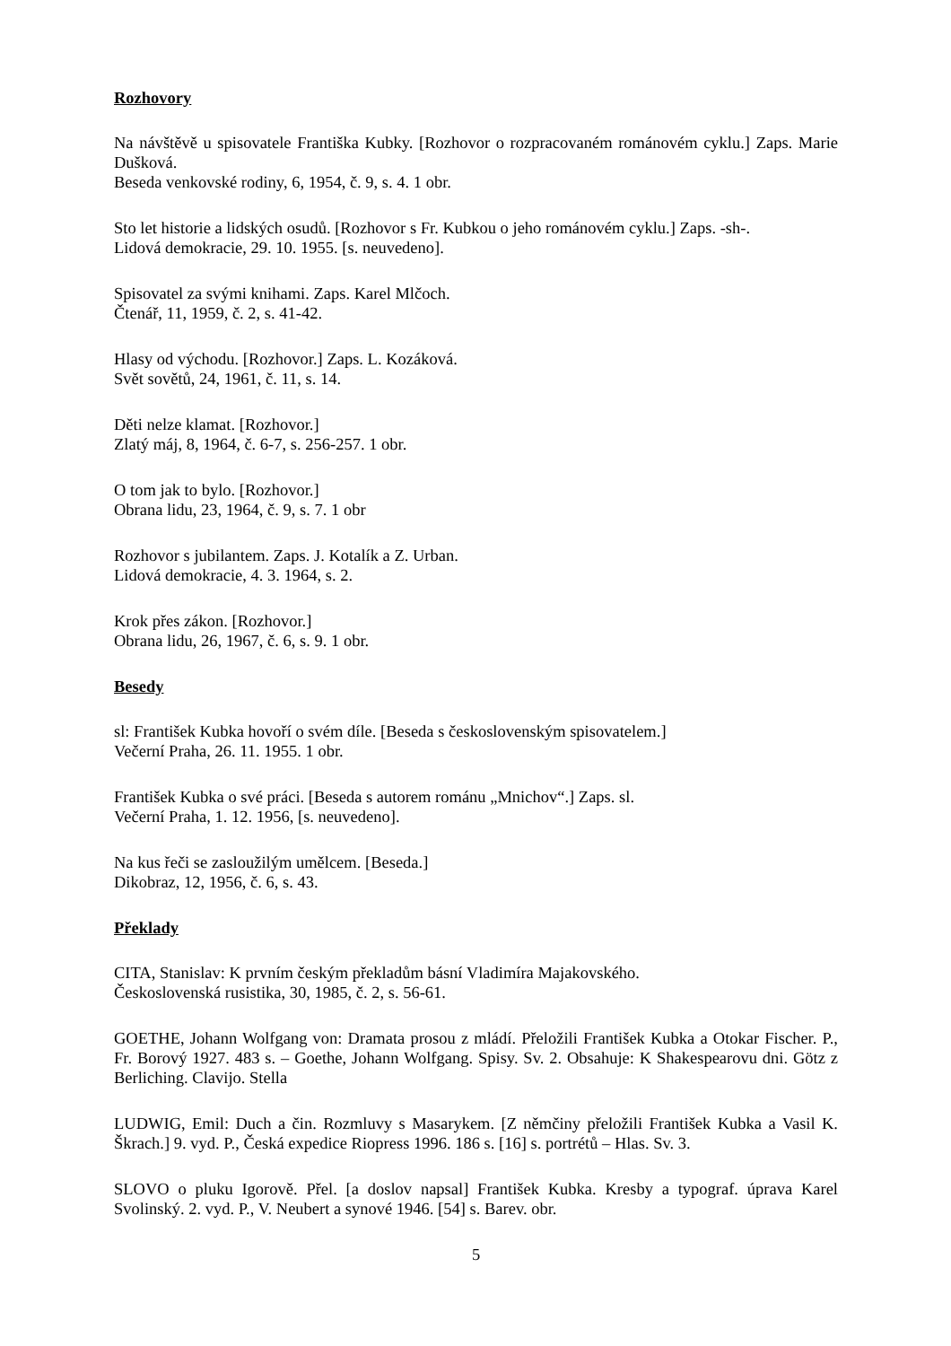Rozhovory
Na návštěvě u spisovatele Františka Kubky. [Rozhovor o rozpracovaném románovém cyklu.] Zaps. Marie Dušková.
Beseda venkovské rodiny, 6, 1954, č. 9, s. 4. 1 obr.
Sto let historie a lidských osudů. [Rozhovor s Fr. Kubkou o jeho románovém cyklu.] Zaps. -sh-.
Lidová demokracie, 29. 10. 1955. [s. neuvedeno].
Spisovatel za svými knihami. Zaps. Karel Mlčoch.
Čtenář, 11, 1959, č. 2, s. 41-42.
Hlasy od východu. [Rozhovor.] Zaps. L. Kozáková.
Svět sovětů, 24, 1961, č. 11, s. 14.
Děti nelze klamat. [Rozhovor.]
Zlatý máj, 8, 1964, č. 6-7, s. 256-257. 1 obr.
O tom jak to bylo. [Rozhovor.]
Obrana lidu, 23, 1964, č. 9, s. 7. 1 obr
Rozhovor s jubilantem. Zaps. J. Kotalík a Z. Urban.
Lidová demokracie, 4. 3. 1964, s. 2.
Krok přes zákon. [Rozhovor.]
Obrana lidu, 26, 1967, č. 6, s. 9. 1 obr.
Besedy
sl: František Kubka hovoří o svém díle. [Beseda s československým spisovatelem.]
Večerní Praha, 26. 11. 1955. 1 obr.
František Kubka o své práci. [Beseda s autorem románu „Mnichov“.] Zaps. sl.
Večerní Praha, 1. 12. 1956, [s. neuvedeno].
Na kus řeči se zasloužilým umělcem. [Beseda.]
Dikobraz, 12, 1956, č. 6, s. 43.
Překlady
CITA, Stanislav: K prvním českým překladům básní Vladimíra Majakovského.
Československá rusistika, 30, 1985, č. 2, s. 56-61.
GOETHE, Johann Wolfgang von: Dramata prosou z mládí. Přeložili František Kubka a Otokar Fischer. P., Fr. Borový 1927. 483 s. – Goethe, Johann Wolfgang. Spisy. Sv. 2. Obsahuje: K Shakespearovu dni. Götz z Berliching. Clavijo. Stella
LUDWIG, Emil: Duch a čin. Rozmluvy s Masarykem. [Z němčiny přeložili František Kubka a Vasil K. Škrach.] 9. vyd. P., Česká expedice Riopress 1996. 186 s. [16] s. portrétů – Hlas. Sv. 3.
SLOVO o pluku Igorově. Přel. [a doslov napsal] František Kubka. Kresby a typograf. úprava Karel Svolinský. 2. vyd. P., V. Neubert a synové 1946. [54] s. Barev. obr.
5